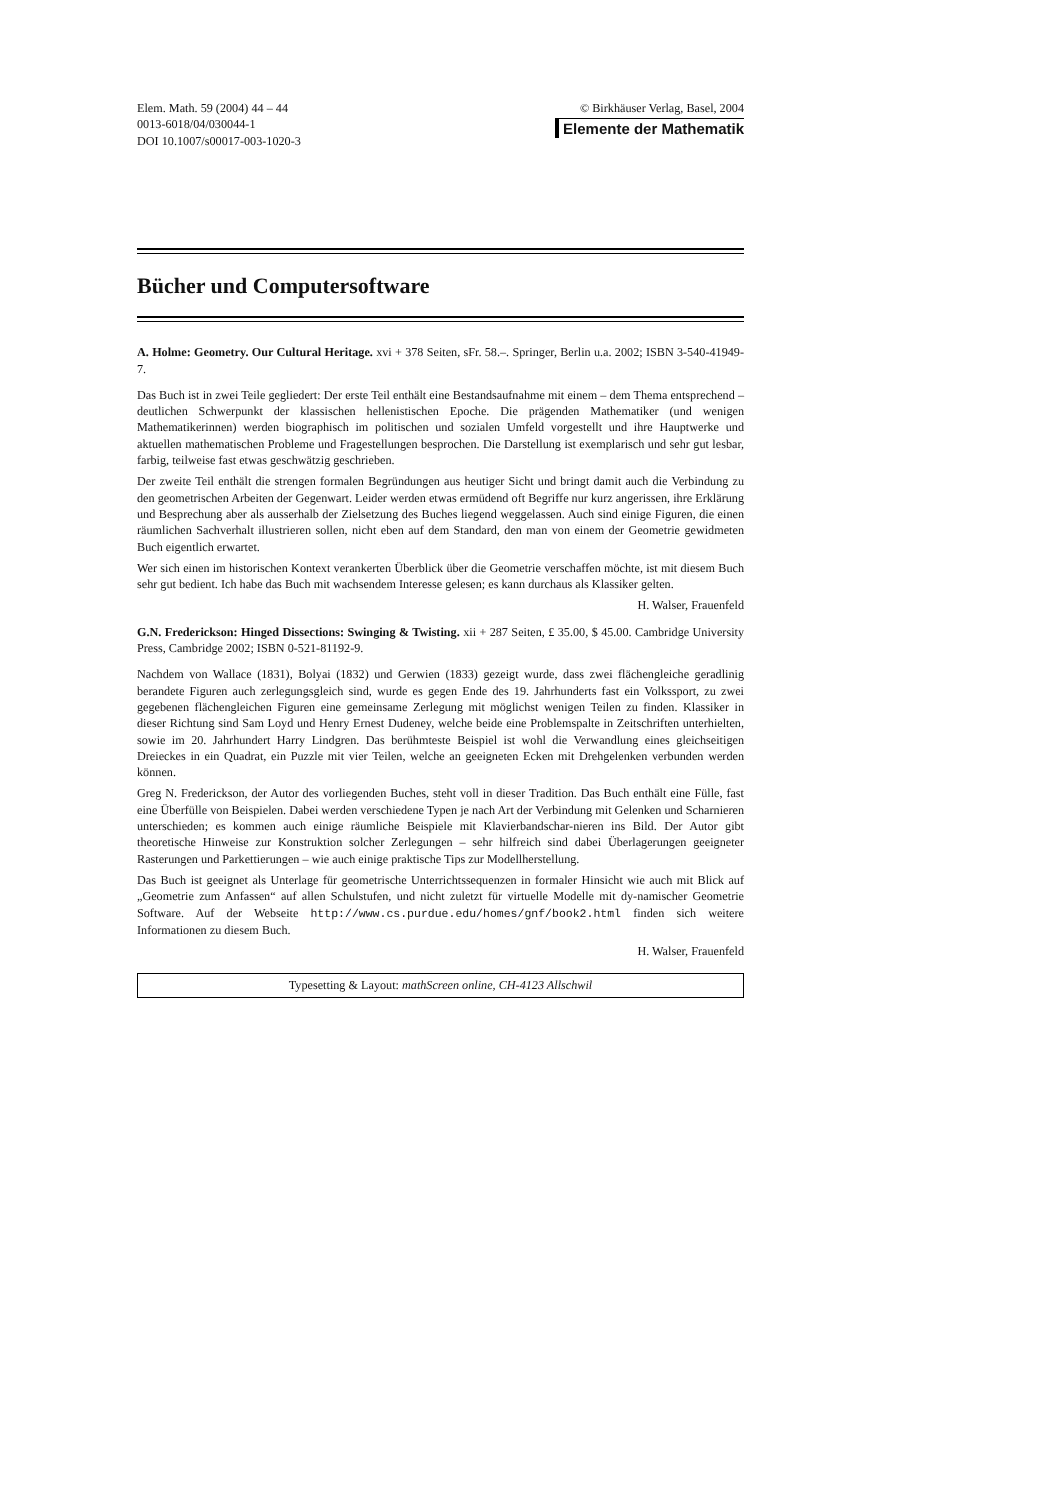Elem. Math. 59 (2004) 44 – 44
0013-6018/04/030044-1
DOI 10.1007/s00017-003-1020-3
© Birkhäuser Verlag, Basel, 2004
Elemente der Mathematik
Bücher und Computersoftware
A. Holme: Geometry. Our Cultural Heritage. xvi + 378 Seiten, sFr. 58.–. Springer, Berlin u.a. 2002; ISBN 3-540-41949-7.
Das Buch ist in zwei Teile gegliedert: Der erste Teil enthält eine Bestandsaufnahme mit einem – dem Thema entsprechend – deutlichen Schwerpunkt der klassischen hellenistischen Epoche. Die prägenden Mathematiker (und wenigen Mathematikerinnen) werden biographisch im politischen und sozialen Umfeld vorgestellt und ihre Hauptwerke und aktuellen mathematischen Probleme und Fragestellungen besprochen. Die Darstellung ist exemplarisch und sehr gut lesbar, farbig, teilweise fast etwas geschwätzig geschrieben.
Der zweite Teil enthält die strengen formalen Begründungen aus heutiger Sicht und bringt damit auch die Verbindung zu den geometrischen Arbeiten der Gegenwart. Leider werden etwas ermüdend oft Begriffe nur kurz angerissen, ihre Erklärung und Besprechung aber als ausserhalb der Zielsetzung des Buches liegend weggelassen. Auch sind einige Figuren, die einen räumlichen Sachverhalt illustrieren sollen, nicht eben auf dem Standard, den man von einem der Geometrie gewidmeten Buch eigentlich erwartet.
Wer sich einen im historischen Kontext verankerten Überblick über die Geometrie verschaffen möchte, ist mit diesem Buch sehr gut bedient. Ich habe das Buch mit wachsendem Interesse gelesen; es kann durchaus als Klassiker gelten.
H. Walser, Frauenfeld
G.N. Frederickson: Hinged Dissections: Swinging & Twisting. xii + 287 Seiten, £ 35.00, $ 45.00. Cambridge University Press, Cambridge 2002; ISBN 0-521-81192-9.
Nachdem von Wallace (1831), Bolyai (1832) und Gerwien (1833) gezeigt wurde, dass zwei flächengleiche geradlinig berandete Figuren auch zerlegungsgleich sind, wurde es gegen Ende des 19. Jahrhunderts fast ein Volkssport, zu zwei gegebenen flächengleichen Figuren eine gemeinsame Zerlegung mit möglichst wenigen Teilen zu finden. Klassiker in dieser Richtung sind Sam Loyd und Henry Ernest Dudeney, welche beide eine Problemspalte in Zeitschriften unterhielten, sowie im 20. Jahrhundert Harry Lindgren. Das berühmteste Beispiel ist wohl die Verwandlung eines gleichseitigen Dreieckes in ein Quadrat, ein Puzzle mit vier Teilen, welche an geeigneten Ecken mit Drehgelenken verbunden werden können.
Greg N. Frederickson, der Autor des vorliegenden Buches, steht voll in dieser Tradition. Das Buch enthält eine Fülle, fast eine Überfülle von Beispielen. Dabei werden verschiedene Typen je nach Art der Verbindung mit Gelenken und Scharnieren unterschieden; es kommen auch einige räumliche Beispiele mit Klavierbandschar-nieren ins Bild. Der Autor gibt theoretische Hinweise zur Konstruktion solcher Zerlegungen – sehr hilfreich sind dabei Überlagerungen geeigneter Rasterungen und Parkettierungen – wie auch einige praktische Tips zur Modellherstellung.
Das Buch ist geeignet als Unterlage für geometrische Unterrichtssequenzen in formaler Hinsicht wie auch mit Blick auf „Geometrie zum Anfassen“ auf allen Schulstufen, und nicht zuletzt für virtuelle Modelle mit dy-namischer Geometrie Software. Auf der Webseite http://www.cs.purdue.edu/homes/gnf/book2.html finden sich weitere Informationen zu diesem Buch.
H. Walser, Frauenfeld
Typesetting & Layout: mathScreen online, CH-4123 Allschwil